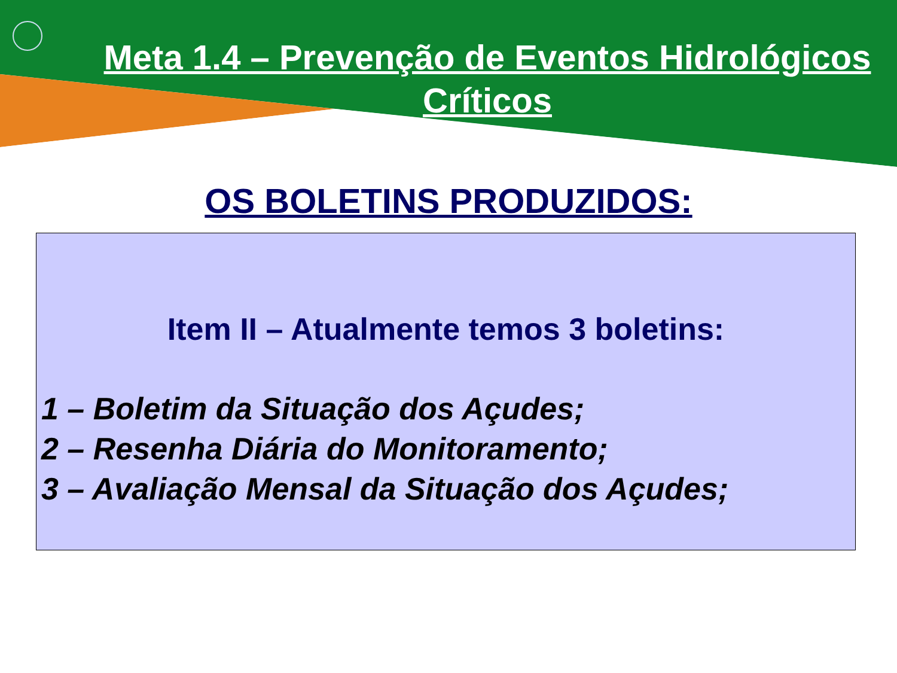Meta 1.4 – Prevenção de Eventos Hidrológicos Críticos
OS BOLETINS PRODUZIDOS:
Item II – Atualmente temos 3 boletins:
1 – Boletim da Situação dos Açudes;
2 – Resenha Diária do Monitoramento;
3 – Avaliação Mensal da Situação dos Açudes;